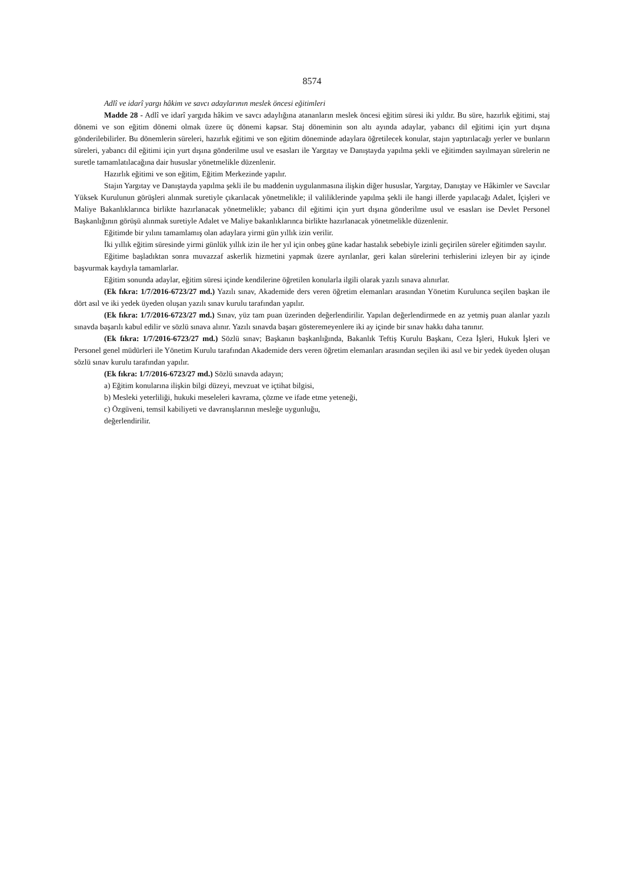8574
Adlî ve idarî yargı hâkim ve savcı adaylarının meslek öncesi eğitimleri
Madde 28 - Adlî ve idarî yargıda hâkim ve savcı adaylığına atananların meslek öncesi eğitim süresi iki yıldır. Bu süre, hazırlık eğitimi, staj dönemi ve son eğitim dönemi olmak üzere üç dönemi kapsar. Staj döneminin son altı ayında adaylar, yabancı dil eğitimi için yurt dışına gönderilebilirler. Bu dönemlerin süreleri, hazırlık eğitimi ve son eğitim döneminde adaylara öğretilecek konular, stajın yaptırılacağı yerler ve bunların süreleri, yabancı dil eğitimi için yurt dışına gönderilme usul ve esasları ile Yargıtay ve Danıştayda yapılma şekli ve eğitimden sayılmayan sürelerin ne suretle tamamlatılacağına dair hususlar yönetmelikle düzenlenir.
Hazırlık eğitimi ve son eğitim, Eğitim Merkezinde yapılır.
Stajın Yargıtay ve Danıştayda yapılma şekli ile bu maddenin uygulanmasına ilişkin diğer hususlar, Yargıtay, Danıştay ve Hâkimler ve Savcılar Yüksek Kurulunun görüşleri alınmak suretiyle çıkarılacak yönetmelikle; il valiliklerinde yapılma şekli ile hangi illerde yapılacağı Adalet, İçişleri ve Maliye Bakanlıklarınca birlikte hazırlanacak yönetmelikle; yabancı dil eğitimi için yurt dışına gönderilme usul ve esasları ise Devlet Personel Başkanlığının görüşü alınmak suretiyle Adalet ve Maliye bakanlıklarınca birlikte hazırlanacak yönetmelikle düzenlenir.
Eğitimde bir yılını tamamlamış olan adaylara yirmi gün yıllık izin verilir.
İki yıllık eğitim süresinde yirmi günlük yıllık izin ile her yıl için onbeş güne kadar hastalık sebebiyle izinli geçirilen süreler eğitimden sayılır.
Eğitime başladıktan sonra muvazzaf askerlik hizmetini yapmak üzere ayrılanlar, geri kalan sürelerini terhislerini izleyen bir ay içinde başvurmak kaydıyla tamamlarlar.
Eğitim sonunda adaylar, eğitim süresi içinde kendilerine öğretilen konularla ilgili olarak yazılı sınava alınırlar.
(Ek fıkra: 1/7/2016-6723/27 md.) Yazılı sınav, Akademide ders veren öğretim elemanları arasından Yönetim Kurulunca seçilen başkan ile dört asıl ve iki yedek üyeden oluşan yazılı sınav kurulu tarafından yapılır.
(Ek fıkra: 1/7/2016-6723/27 md.) Sınav, yüz tam puan üzerinden değerlendirilir. Yapılan değerlendirmede en az yetmiş puan alanlar yazılı sınavda başarılı kabul edilir ve sözlü sınava alınır. Yazılı sınavda başarı gösteremeyenlere iki ay içinde bir sınav hakkı daha tanınır.
(Ek fıkra: 1/7/2016-6723/27 md.) Sözlü sınav; Başkanın başkanlığında, Bakanlık Teftiş Kurulu Başkanı, Ceza İşleri, Hukuk İşleri ve Personel genel müdürleri ile Yönetim Kurulu tarafından Akademide ders veren öğretim elemanları arasından seçilen iki asıl ve bir yedek üyeden oluşan sözlü sınav kurulu tarafından yapılır.
(Ek fıkra: 1/7/2016-6723/27 md.) Sözlü sınavda adayın;
a) Eğitim konularına ilişkin bilgi düzeyi, mevzuat ve içtihat bilgisi,
b) Mesleki yeterliliği, hukuki meseleleri kavrama, çözme ve ifade etme yeteneği,
c) Özgüveni, temsil kabiliyeti ve davranışlarının mesleğe uygunluğu,
değerlendirilir.